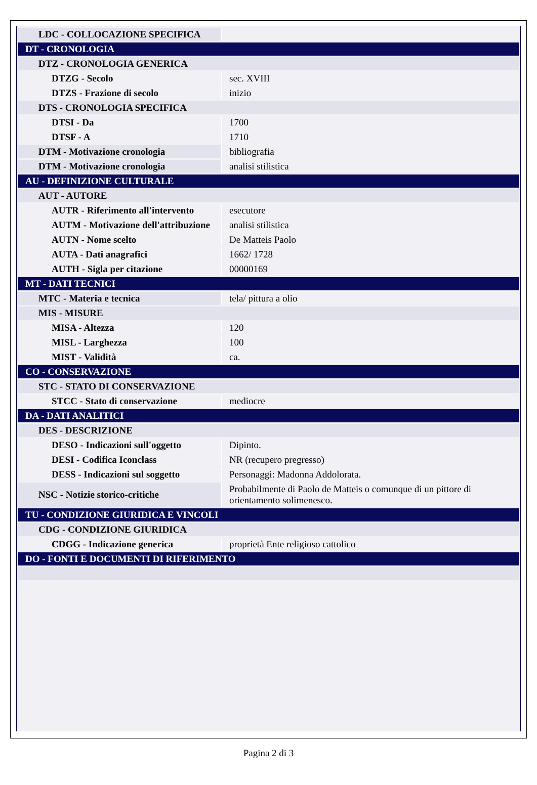| LDC - COLLOCAZIONE SPECIFICA | |
| DT - CRONOLOGIA | |
| DTZ - CRONOLOGIA GENERICA | |
| DTZG - Secolo | sec. XVIII |
| DTZS - Frazione di secolo | inizio |
| DTS - CRONOLOGIA SPECIFICA | |
| DTSI - Da | 1700 |
| DTSF - A | 1710 |
| DTM - Motivazione cronologia | bibliografia |
| DTM - Motivazione cronologia | analisi stilistica |
| AU - DEFINIZIONE CULTURALE | |
| AUT - AUTORE | |
| AUTR - Riferimento all'intervento | esecutore |
| AUTM - Motivazione dell'attribuzione | analisi stilistica |
| AUTN - Nome scelto | De Matteis Paolo |
| AUTA - Dati anagrafici | 1662/ 1728 |
| AUTH - Sigla per citazione | 00000169 |
| MT - DATI TECNICI | |
| MTC - Materia e tecnica | tela/ pittura a olio |
| MIS - MISURE | |
| MISA - Altezza | 120 |
| MISL - Larghezza | 100 |
| MIST - Validità | ca. |
| CO - CONSERVAZIONE | |
| STC - STATO DI CONSERVAZIONE | |
| STCC - Stato di conservazione | mediocre |
| DA - DATI ANALITICI | |
| DES - DESCRIZIONE | |
| DESO - Indicazioni sull'oggetto | Dipinto. |
| DESI - Codifica Iconclass | NR (recupero pregresso) |
| DESS - Indicazioni sul soggetto | Personaggi: Madonna Addolorata. |
| NSC - Notizie storico-critiche | Probabilmente di Paolo de Matteis o comunque di un pittore di orientamento solimenesco. |
| TU - CONDIZIONE GIURIDICA E VINCOLI | |
| CDG - CONDIZIONE GIURIDICA | |
| CDGG - Indicazione generica | proprietà Ente religioso cattolico |
| DO - FONTI E DOCUMENTI DI RIFERIMENTO | |
Pagina 2 di 3